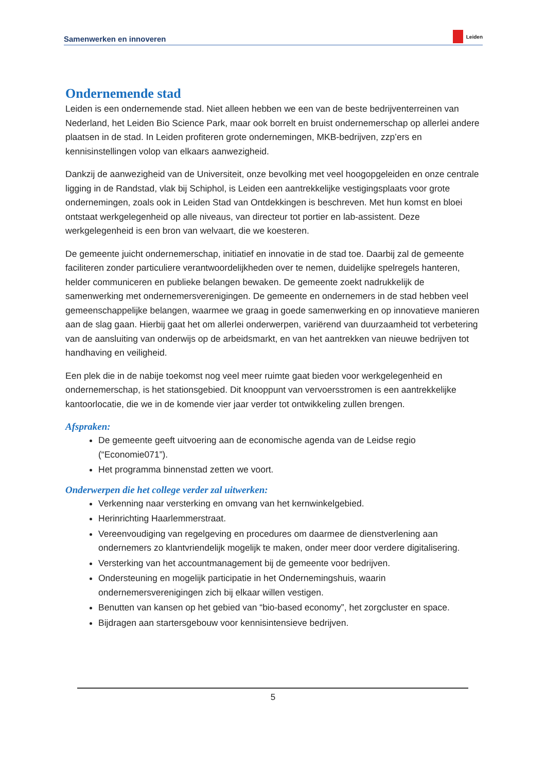Samenwerken en innoveren Leiden
Ondernemende stad
Leiden is een ondernemende stad. Niet alleen hebben we een van de beste bedrijventerreinen van Nederland, het Leiden Bio Science Park, maar ook borrelt en bruist ondernemerschap op allerlei andere plaatsen in de stad. In Leiden profiteren grote ondernemingen, MKB-bedrijven, zzp’ers en kennisinstellingen volop van elkaars aanwezigheid.
Dankzij de aanwezigheid van de Universiteit, onze bevolking met veel hoogopgeleiden en onze centrale ligging in de Randstad, vlak bij Schiphol, is Leiden een aantrekkelijke vestigingsplaats voor grote ondernemingen, zoals ook in Leiden Stad van Ontdekkingen is beschreven. Met hun komst en bloei ontstaat werkgelegenheid op alle niveaus, van directeur tot portier en lab-assistent. Deze werkgelegenheid is een bron van welvaart, die we koesteren.
De gemeente juicht ondernemerschap, initiatief en innovatie in de stad toe. Daarbij zal de gemeente faciliteren zonder particuliere verantwoordelijkheden over te nemen, duidelijke spelregels hanteren, helder communiceren en publieke belangen bewaken. De gemeente zoekt nadrukkelijk de samenwerking met ondernemersverenigingen. De gemeente en ondernemers in de stad hebben veel gemeenschappelijke belangen, waarmee we graag in goede samenwerking en op innovatieve manieren aan de slag gaan. Hierbij gaat het om allerlei onderwerpen, variërend van duurzaamheid tot verbetering van de aansluiting van onderwijs op de arbeidsmarkt, en van het aantrekken van nieuwe bedrijven tot handhaving en veiligheid.
Een plek die in de nabije toekomst nog veel meer ruimte gaat bieden voor werkgelegenheid en ondernemerschap, is het stationsgebied. Dit knooppunt van vervoersstromen is een aantrekkelijke kantoorlocatie, die we in de komende vier jaar verder tot ontwikkeling zullen brengen.
Afspraken:
De gemeente geeft uitvoering aan de economische agenda van de Leidse regio (“Economie071”).
Het programma binnenstad zetten we voort.
Onderwerpen die het college verder zal uitwerken:
Verkenning naar versterking en omvang van het kernwinkelgebied.
Herinrichting Haarlemmerstraat.
Vereenvoudiging van regelgeving en procedures om daarmee de dienstverlening aan ondernemers zo klantvriendelijk mogelijk te maken, onder meer door verdere digitalisering.
Versterking van het accountmanagement bij de gemeente voor bedrijven.
Ondersteuning en mogelijk participatie in het Ondernemingshuis, waarin ondernemersverenigingen zich bij elkaar willen vestigen.
Benutten van kansen op het gebied van “bio-based economy”, het zorgcluster en space.
Bijdragen aan startersgebouw voor kennisintensieve bedrijven.
5